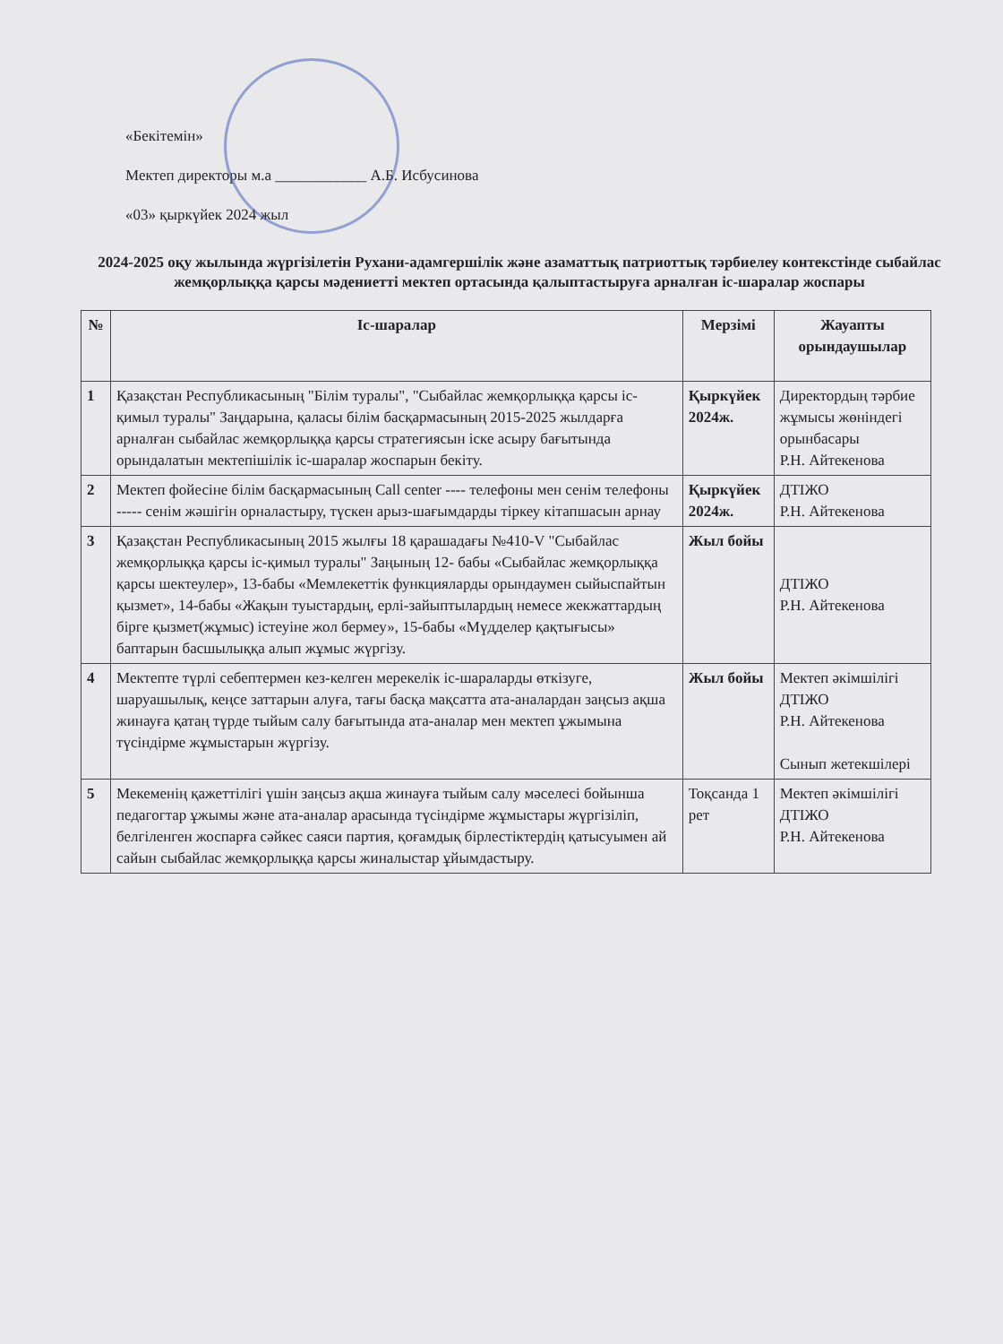«Бекітемін»
Мектеп директоры м.а ____________ А.Б. Исбусинова
«03» қыркүйек 2024 жыл
2024-2025 оқу жылында жүргізілетін Рухани-адамгершілік және азаматтық патриоттық тәрбиелеу контекстінде сыбайлас жемқорлыққа қарсы мәдениетті мектеп ортасында қалыптастыруға арналған іс-шаралар жоспары
| № | Іс-шаралар | Мерзімі | Жауапты орындаушылар |
| --- | --- | --- | --- |
| 1 | Қазақстан Республикасының "Білім туралы", "Сыбайлас жемқорлыққа қарсы іс-қимыл туралы" Заңдарына, қаласы білім басқармасының 2015-2025 жылдарға арналған сыбайлас жемқорлыққа қарсы стратегиясын іске асыру бағытында орындалатын мектепішілік іс-шаралар жоспарын бекіту. | Қыркүйек 2024ж. | Директордың тәрбие жұмысы жөніндегі орынбасары Р.Н. Айтекенова |
| 2 | Мектеп фойесіне білім басқармасының Call center ---- телефоны мен сенім телефоны ----- сенім жәшігін орналастыру, түскен арыз-шағымдарды тіркеу кітапшасын арнау | Қыркүйек 2024ж. | ДТІЖО Р.Н. Айтекенова |
| 3 | Қазақстан Республикасының 2015 жылғы 18 қарашадағы №410-V "Сыбайлас жемқорлыққа қарсы іс-қимыл туралы" Заңының 12- бабы «Сыбайлас жемқорлыққа қарсы шектеулер», 13-бабы «Мемлекеттік функцияларды орындаумен сыйыспайтын қызмет», 14-бабы «Жақын туыстардың, ерлі-зайыптылардың немесе жекжаттардың бірге қызмет(жұмыс) істеуіне жол бермеу», 15-бабы «Мүдделер қақтығысы» баптарын басшылыққа алып жұмыс жүргізу. | Жыл бойы | ДТІЖО Р.Н. Айтекенова |
| 4 | Мектепте түрлі себептермен кез-келген мерекелік іс-шараларды өткізуге, шаруашылық, кеңсе заттарын алуға, тағы басқа мақсатта ата-аналардан заңсыз ақша жинауға қатаң түрде тыйым салу бағытында ата-аналар мен мектеп ұжымына түсіндірме жұмыстарын жүргізу. | Жыл бойы | Мектеп әкімшілігі ДТІЖО Р.Н. Айтекенова Сынып жетекшілері |
| 5 | Мекеменің қажеттілігі үшін заңсыз ақша жинауға тыйым салу мәселесі бойынша педагогтар ұжымы және ата-аналар арасында түсіндірме жұмыстары жүргізіліп, белгіленген жоспарға сәйкес саяси партия, қоғамдық бірлестіктердің қатысуымен ай сайын сыбайлас жемқорлыққа қарсы жиналыстар ұйымдастыру. | Тоқсанда 1 рет | Мектеп әкімшілігі ДТІЖО Р.Н. Айтекенова |